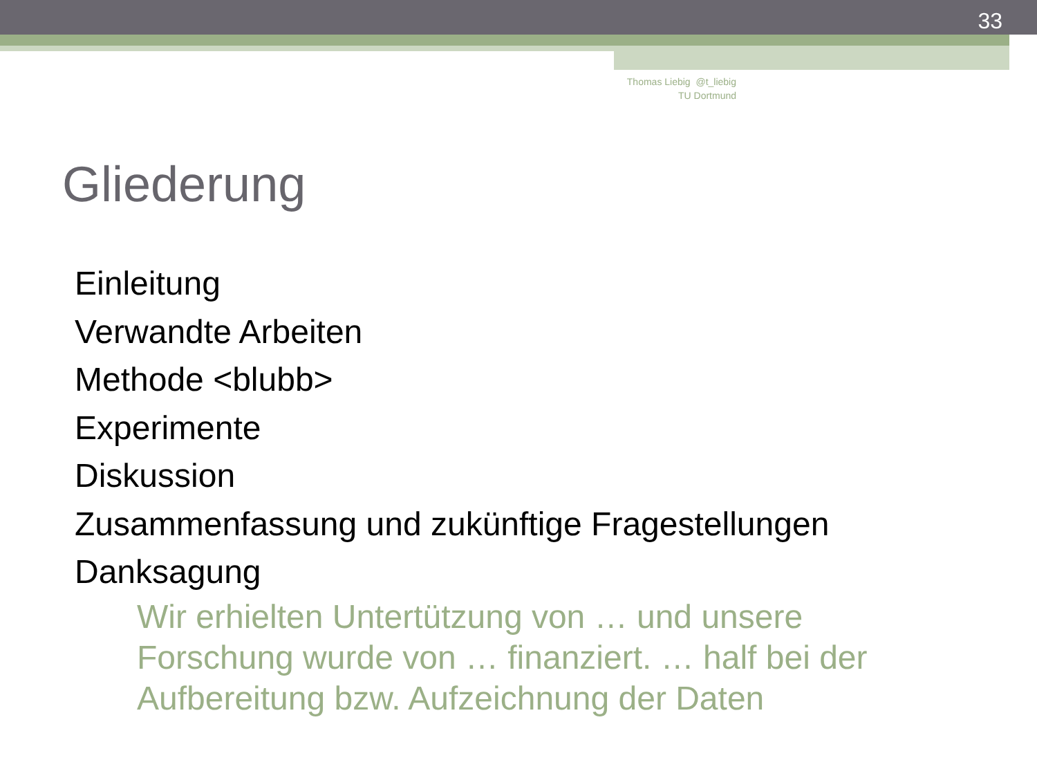33
Thomas Liebig @t_liebig
TU Dortmund
Gliederung
Einleitung
Verwandte Arbeiten
Methode <blubb>
Experimente
Diskussion
Zusammenfassung und zukünftige Fragestellungen
Danksagung
Wir erhielten Untertützung von … und unsere Forschung wurde von … finanziert. … half bei der Aufbereitung bzw. Aufzeichnung der Daten